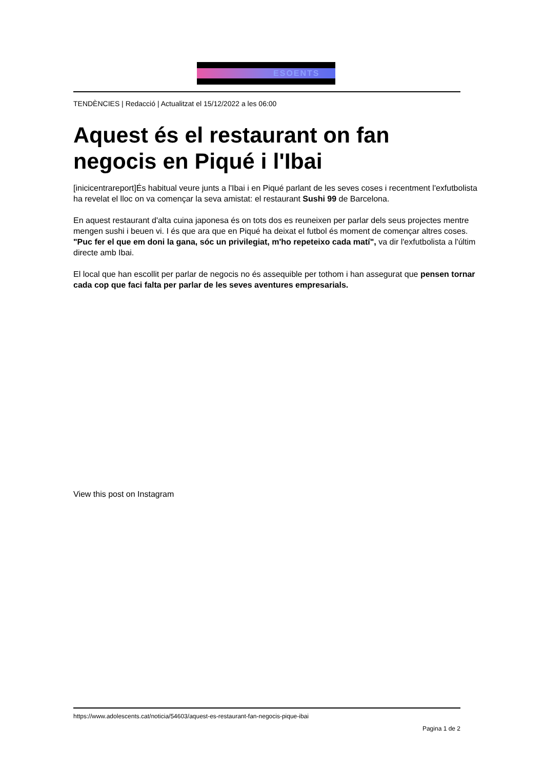ESOENTS
TENDÈNCIES | Redacció | Actualitzat el 15/12/2022 a les 06:00
Aquest és el restaurant on fan negocis en Piqué i l'Ibai
[inicicentrareport]És habitual veure junts a l'Ibai i en Piqué parlant de les seves coses i recentment l'exfutbolista ha revelat el lloc on va començar la seva amistat: el restaurant Sushi 99 de Barcelona.
En aquest restaurant d'alta cuina japonesa és on tots dos es reuneixen per parlar dels seus projectes mentre mengen sushi i beuen vi. I és que ara que en Piqué ha deixat el futbol és moment de començar altres coses. "Puc fer el que em doni la gana, sóc un privilegiat, m'ho repeteixo cada matí", va dir l'exfutbolista a l'últim directe amb Ibai.
El local que han escollit per parlar de negocis no és assequible per tothom i han assegurat que pensen tornar cada cop que faci falta per parlar de les seves aventures empresarials.
View this post on Instagram
https://www.adolescents.cat/noticia/54603/aquest-es-restaurant-fan-negocis-pique-ibai
Pagina 1 de 2